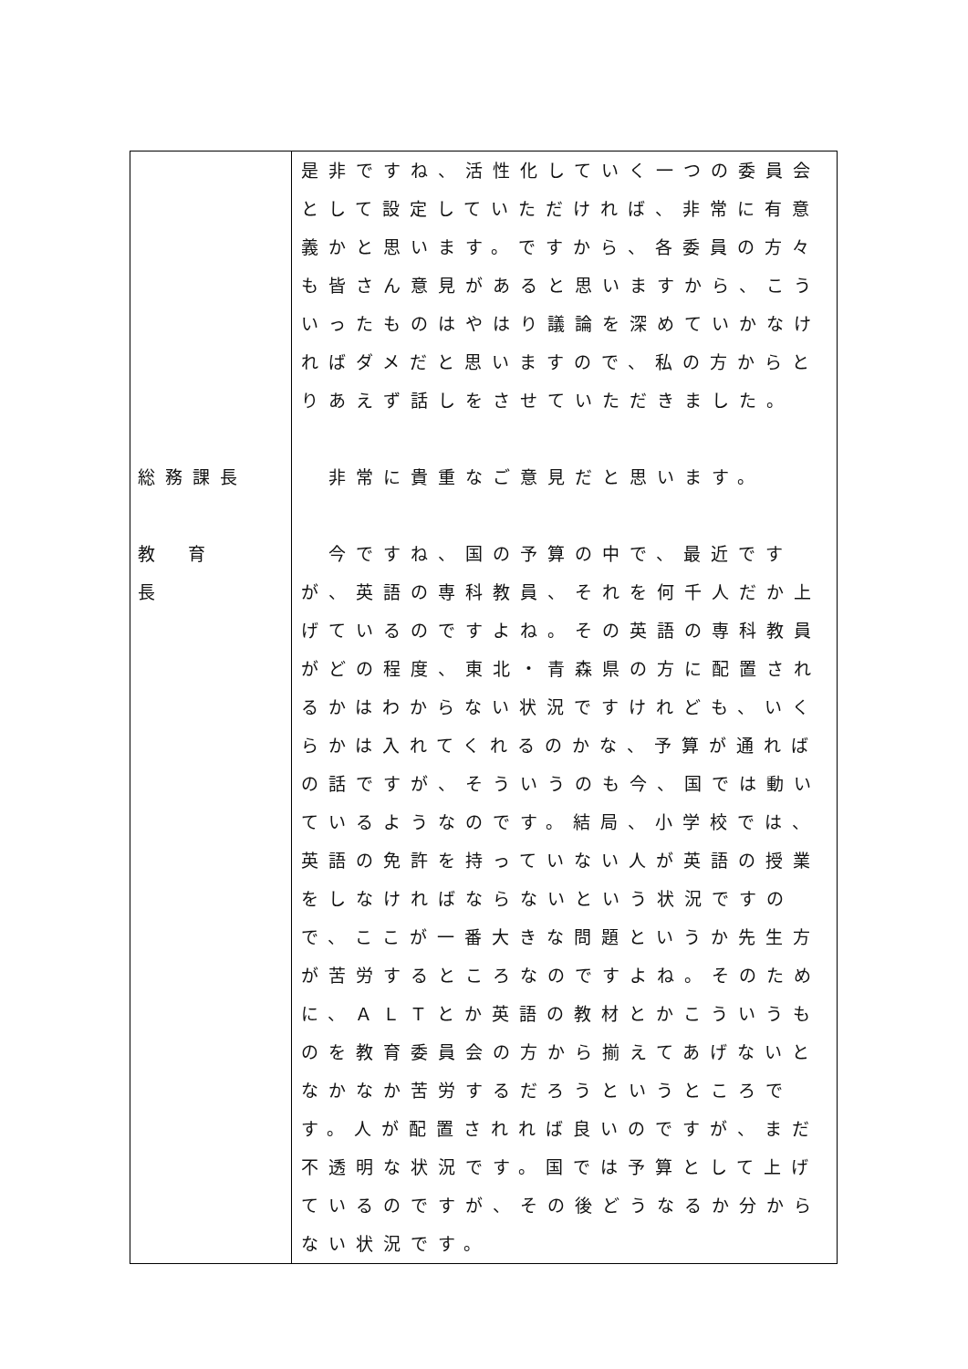| 総務課長 教育長 | 是非ですね、活性化していく一つの委員会として設定していただければ、非常に有意義かと思います。ですから、各委員の方々も皆さん意見があると思いますから、こういったものはやはり議論を深めていかなければダメだと思いますので、私の方からとりあえず話しをさせていただきました。 非常に貴重なご意見だと思います。 今ですね、国の予算の中で、最近ですが、英語の専科教員、それを何千人だか上げているのですよね。その英語の専科教員がどの程度、東北・青森県の方に配置されるかはわからない状況ですけれども、いくらかは入れてくれるのかな、予算が通ればの話ですが、そういうのも今、国では動いているようなのです。結局、小学校では、英語の免許を持っていない人が英語の授業をしなければならないという状況ですので、ここが一番大きな問題というか先生方が苦労するところなのですよね。そのために、ＡＬＴとか英語の教材とかこういうものを教育委員会の方から揃えてあげないとなかなか苦労するだろうというところです。人が配置されれば良いのですが、まだ不透明な状況です。国では予算として上げているのですが、その後どうなるか分からない状況です。 |